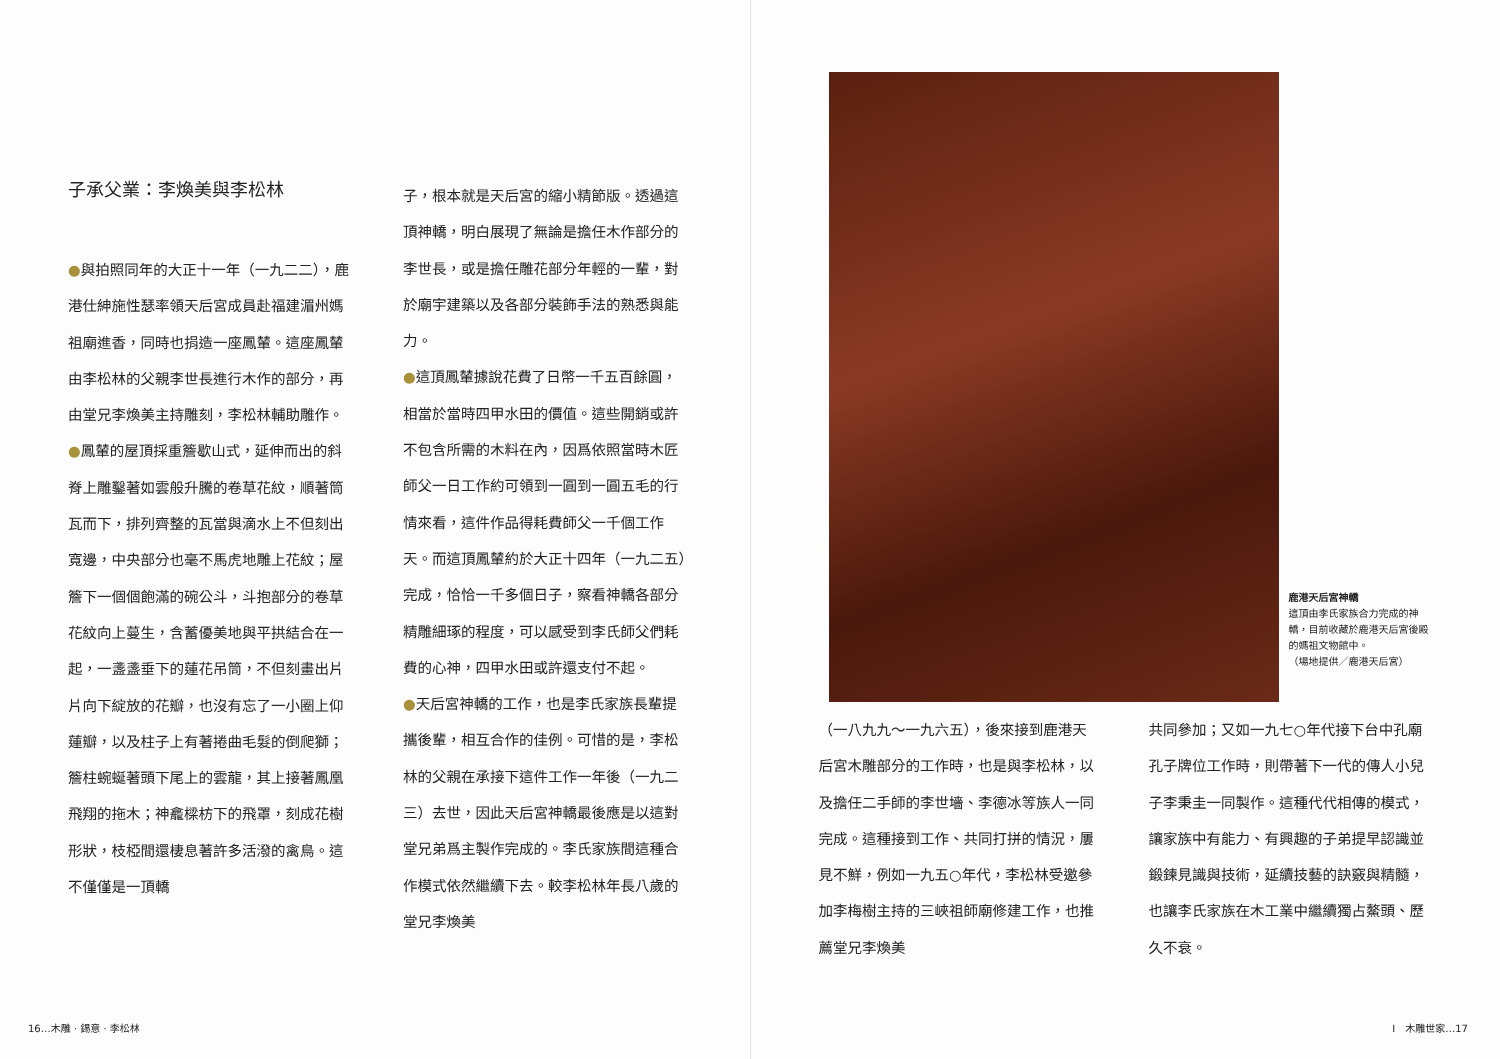子承父業：李煥美與李松林
●與拍照同年的大正十一年（一九二二），鹿港仕紳施性瑟率領天后宮成員赴福建湄州媽祖廟進香，同時也捐造一座鳳輦。這座鳳輦由李松林的父親李世長進行木作的部分，再由堂兄李煥美主持雕刻，李松林輔助雕作。
●鳳輦的屋頂採重簷歇山式，延伸而出的斜脊上雕鑿著如雲般升騰的卷草花紋，順著筒瓦而下，排列齊整的瓦當與滴水上不但刻出寬邊，中央部分也毫不馬虎地雕上花紋；屋簷下一個個飽滿的碗公斗，斗抱部分的卷草花紋向上蔓生，含蓄優美地與平拱結合在一起，一盞盞垂下的蓮花吊筒，不但刻畫出片片向下綻放的花瓣，也沒有忘了一小圈上仰蓮瓣，以及柱子上有著捲曲毛髮的倒爬獅；簷柱蜿蜒著頭下尾上的雲龍，其上接著鳳凰飛翔的拖木；神龕樑枋下的飛罩，刻成花樹形狀，枝椏間還棲息著許多活潑的禽鳥。這不僅僅是一頂轎
子，根本就是天后宮的縮小精節版。透過這頂神轎，明白展現了無論是擔任木作部分的李世長，或是擔任雕花部分年輕的一輩，對於廟宇建築以及各部分裝飾手法的熟悉與能力。
●這頂鳳輦據說花費了日幣一千五百餘圓，相當於當時四甲水田的價值。這些開銷或許不包含所需的木料在內，因爲依照當時木匠師父一日工作約可領到一圓到一圓五毛的行情來看，這件作品得耗費師父一千個工作天。而這頂鳳輦約於大正十四年（一九二五）完成，恰恰一千多個日子，察看神轎各部分精雕細琢的程度，可以感受到李氏師父們耗費的心神，四甲水田或許還支付不起。
●天后宮神轎的工作，也是李氏家族長輩提攜後輩，相互合作的佳例。可惜的是，李松林的父親在承接下這件工作一年後（一九二三）去世，因此天后宮神轎最後應是以這對堂兄弟爲主製作完成的。李氏家族間這種合作模式依然繼續下去。較李松林年長八歲的堂兄李煥美
16…木雕 · 錫意 · 李松林
鹿港天后宮神轎
這頂由李氏家族合力完成的神轎，目前收藏於鹿港天后宮後殿的媽祖文物館中。
（場地提供／鹿港天后宮）
（一八九九～一九六五），後來接到鹿港天后宮木雕部分的工作時，也是與李松林，以及擔任二手師的李世墻、李德冰等族人一同完成。這種接到工作、共同打拼的情況，屢見不鮮，例如一九五○年代，李松林受邀參加李梅樹主持的三峽祖師廟修建工作，也推薦堂兄李煥美
共同參加；又如一九七○年代接下台中孔廟孔子牌位工作時，則帶著下一代的傳人小兒子李秉圭一同製作。這種代代相傳的模式，讓家族中有能力、有興趣的子弟提早認識並鍛鍊見識與技術，延續技藝的訣竅與精髓，也讓李氏家族在木工業中繼續獨占鰲頭、歷久不衰。
I　木雕世家…17